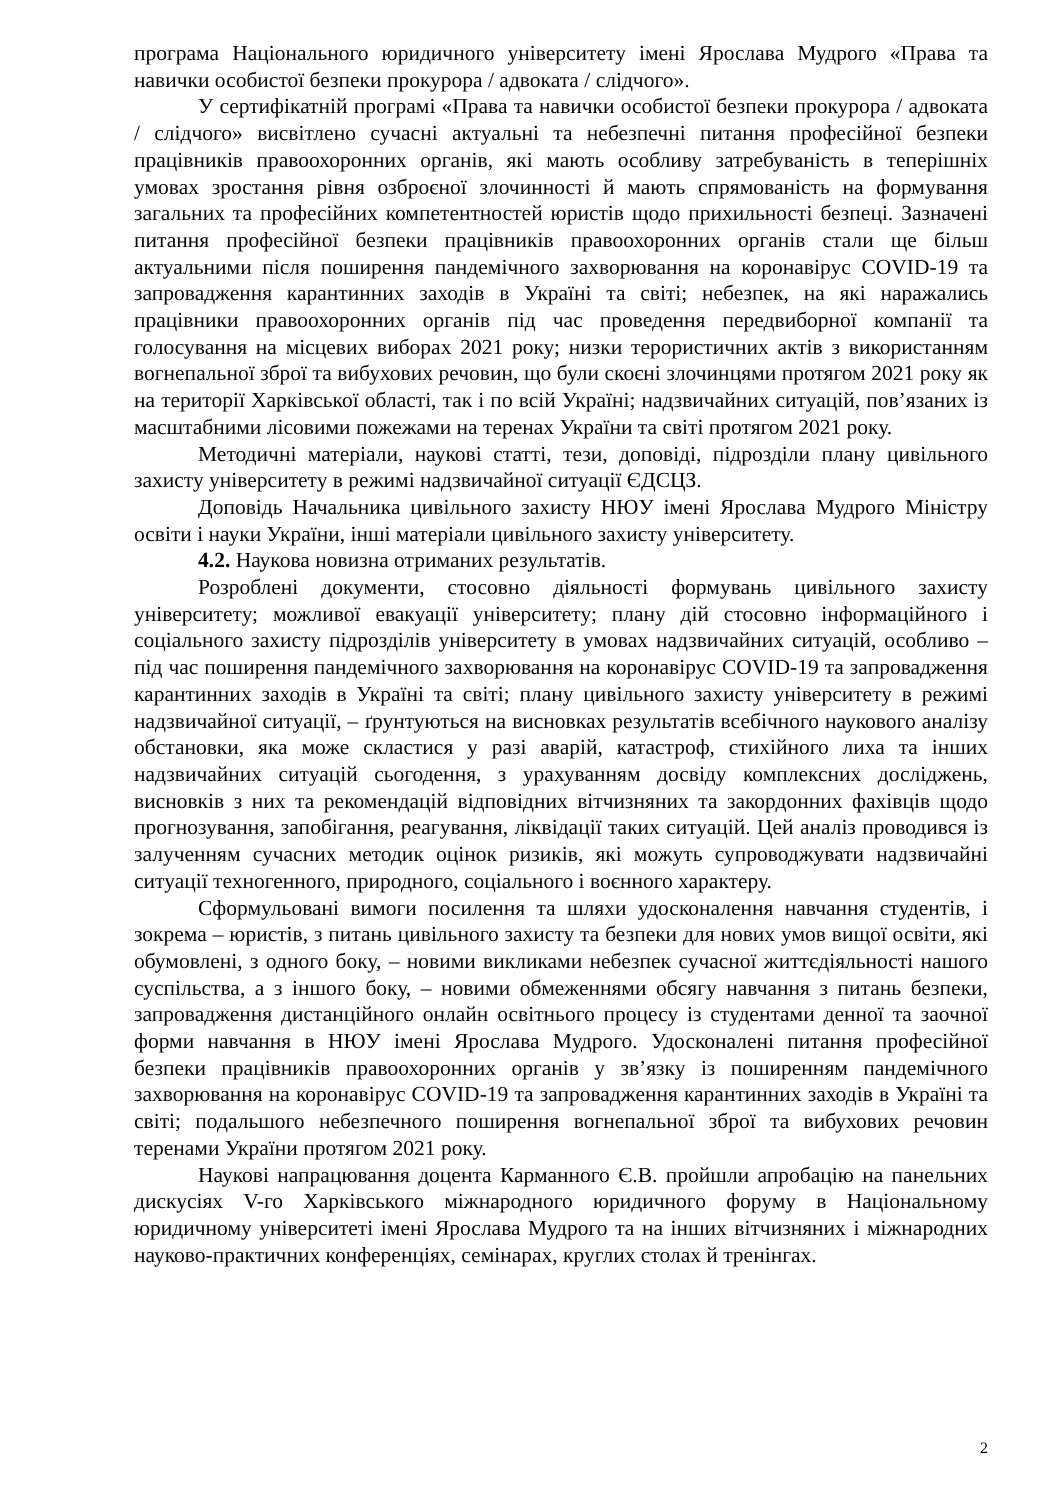програма Національного юридичного університету імені Ярослава Мудрого «Права та навички особистої безпеки прокурора / адвоката / слідчого».
У сертифікатній програмі «Права та навички особистої безпеки прокурора / адвоката / слідчого» висвітлено сучасні актуальні та небезпечні питання професійної безпеки працівників правоохоронних органів, які мають особливу затребуваність в теперішніх умовах зростання рівня озброєної злочинності й мають спрямованість на формування загальних та професійних компетентностей юристів щодо прихильності безпеці. Зазначені питання професійної безпеки працівників правоохоронних органів стали ще більш актуальними після поширення пандемічного захворювання на коронавірус COVID-19 та запровадження карантинних заходів в Україні та світі; небезпек, на які наражались працівники правоохоронних органів під час проведення передвиборної компанії та голосування на місцевих виборах 2021 року; низки терористичних актів з використанням вогнепальної зброї та вибухових речовин, що були скоєні злочинцями протягом 2021 року як на території Харківської області, так і по всій Україні; надзвичайних ситуацій, пов’язаних із масштабними лісовими пожежами на теренах України та світі протягом 2021 року.
Методичні матеріали, наукові статті, тези, доповіді, підрозділи плану цивільного захисту університету в режимі надзвичайної ситуації ЄДСЦЗ.
Доповідь Начальника цивільного захисту НЮУ імені Ярослава Мудрого Міністру освіти і науки України, інші матеріали цивільного захисту університету.
4.2. Наукова новизна отриманих результатів.
Розроблені документи, стосовно діяльності формувань цивільного захисту університету; можливої евакуації університету; плану дій стосовно інформаційного і соціального захисту підрозділів університету в умовах надзвичайних ситуацій, особливо – під час поширення пандемічного захворювання на коронавірус COVID-19 та запровадження карантинних заходів в Україні та світі; плану цивільного захисту університету в режимі надзвичайної ситуації, – ґрунтуються на висновках результатів всебічного наукового аналізу обстановки, яка може скластися у разі аварій, катастроф, стихійного лиха та інших надзвичайних ситуацій сьогодення, з урахуванням досвіду комплексних досліджень, висновків з них та рекомендацій відповідних вітчизняних та закордонних фахівців щодо прогнозування, запобігання, реагування, ліквідації таких ситуацій. Цей аналіз проводився із залученням сучасних методик оцінок ризиків, які можуть супроводжувати надзвичайні ситуації техногенного, природного, соціального і воєнного характеру.
Сформульовані вимоги посилення та шляхи удосконалення навчання студентів, і зокрема – юристів, з питань цивільного захисту та безпеки для нових умов вищої освіти, які обумовлені, з одного боку, – новими викликами небезпек сучасної життєдіяльності нашого суспільства, а з іншого боку, – новими обмеженнями обсягу навчання з питань безпеки, запровадження дистанційного онлайн освітнього процесу із студентами денної та заочної форми навчання в НЮУ імені Ярослава Мудрого. Удосконалені питання професійної безпеки працівників правоохоронних органів у зв’язку із поширенням пандемічного захворювання на коронавірус COVID-19 та запровадження карантинних заходів в Україні та світі; подальшого небезпечного поширення вогнепальної зброї та вибухових речовин теренами України протягом 2021 року.
Наукові напрацювання доцента Карманного Є.В. пройшли апробацію на панельних дискусіях V-го Харківського міжнародного юридичного форуму в Національному юридичному університеті імені Ярослава Мудрого та на інших вітчизняних і міжнародних науково-практичних конференціях, семінарах, круглих столах й тренінгах.
2